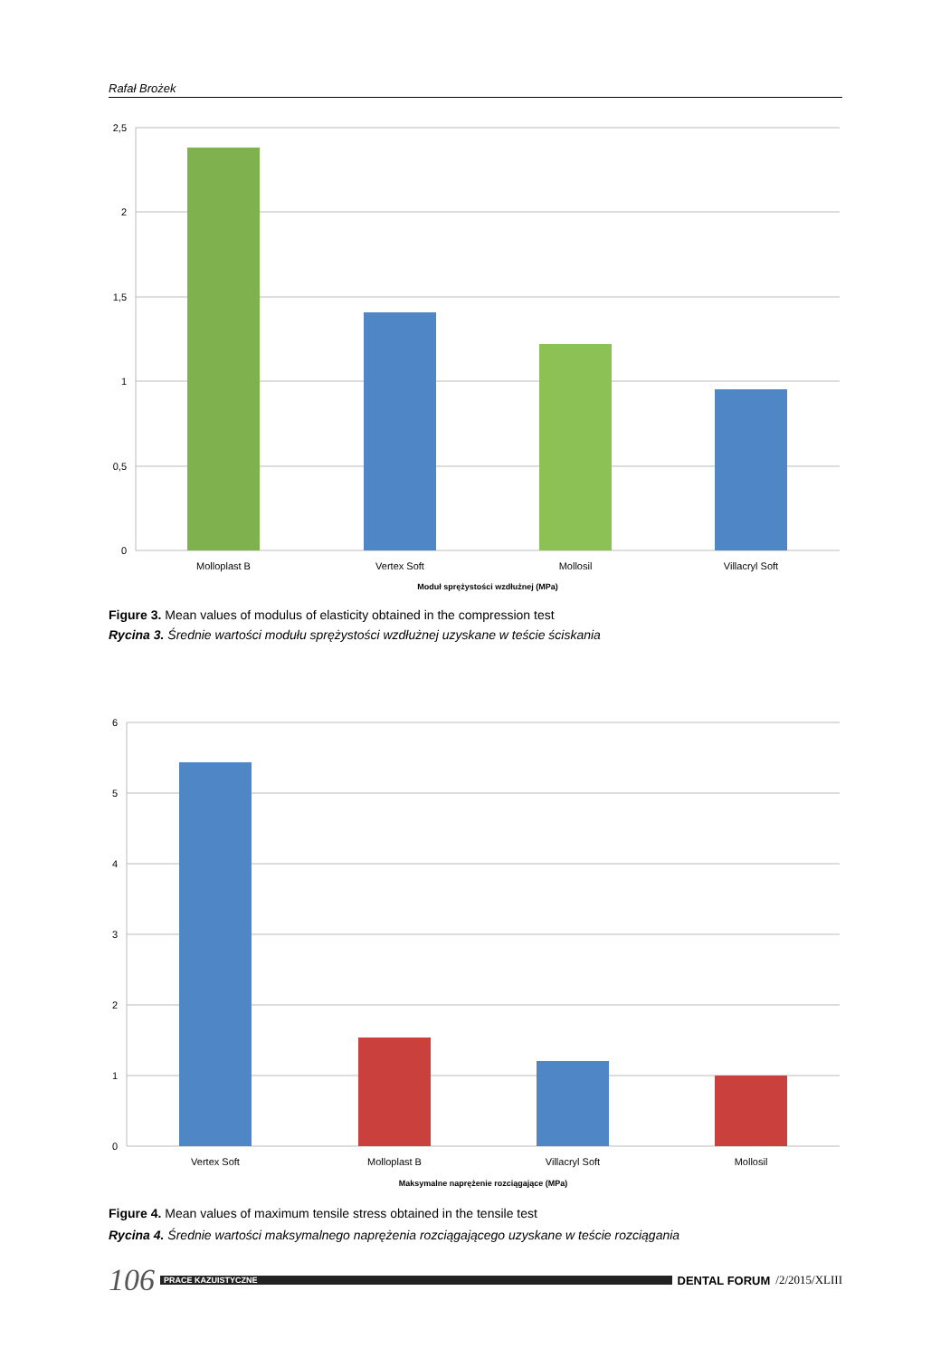Rafał Brożek
2,5
2
1,5
1
0,5
0
Molloplast B
Vertex Soft
Mollosil
Villacryl Soft
Moduł sprężystości wzdłużnej (MPa)
Figure 3. Mean values of modulus of elasticity obtained in the compression test
Rycina 3. Średnie wartości modułu sprężystości wzdłużnej uzyskane w teście ściskania
6
5
4
3
2
1
0
Vertex Soft
Molloplast B
Villacryl Soft
Mollosil
Maksymalne naprężenie rozciągające (MPa)
Figure 4. Mean values of maximum tensile stress obtained in the tensile test
Rycina 4. Średnie wartości maksymalnego naprężenia rozciągającego uzyskane w teście rozciągania
106 PRACE KAZUISTYCZNE DENTAL FORUM /2/2015/XLIII